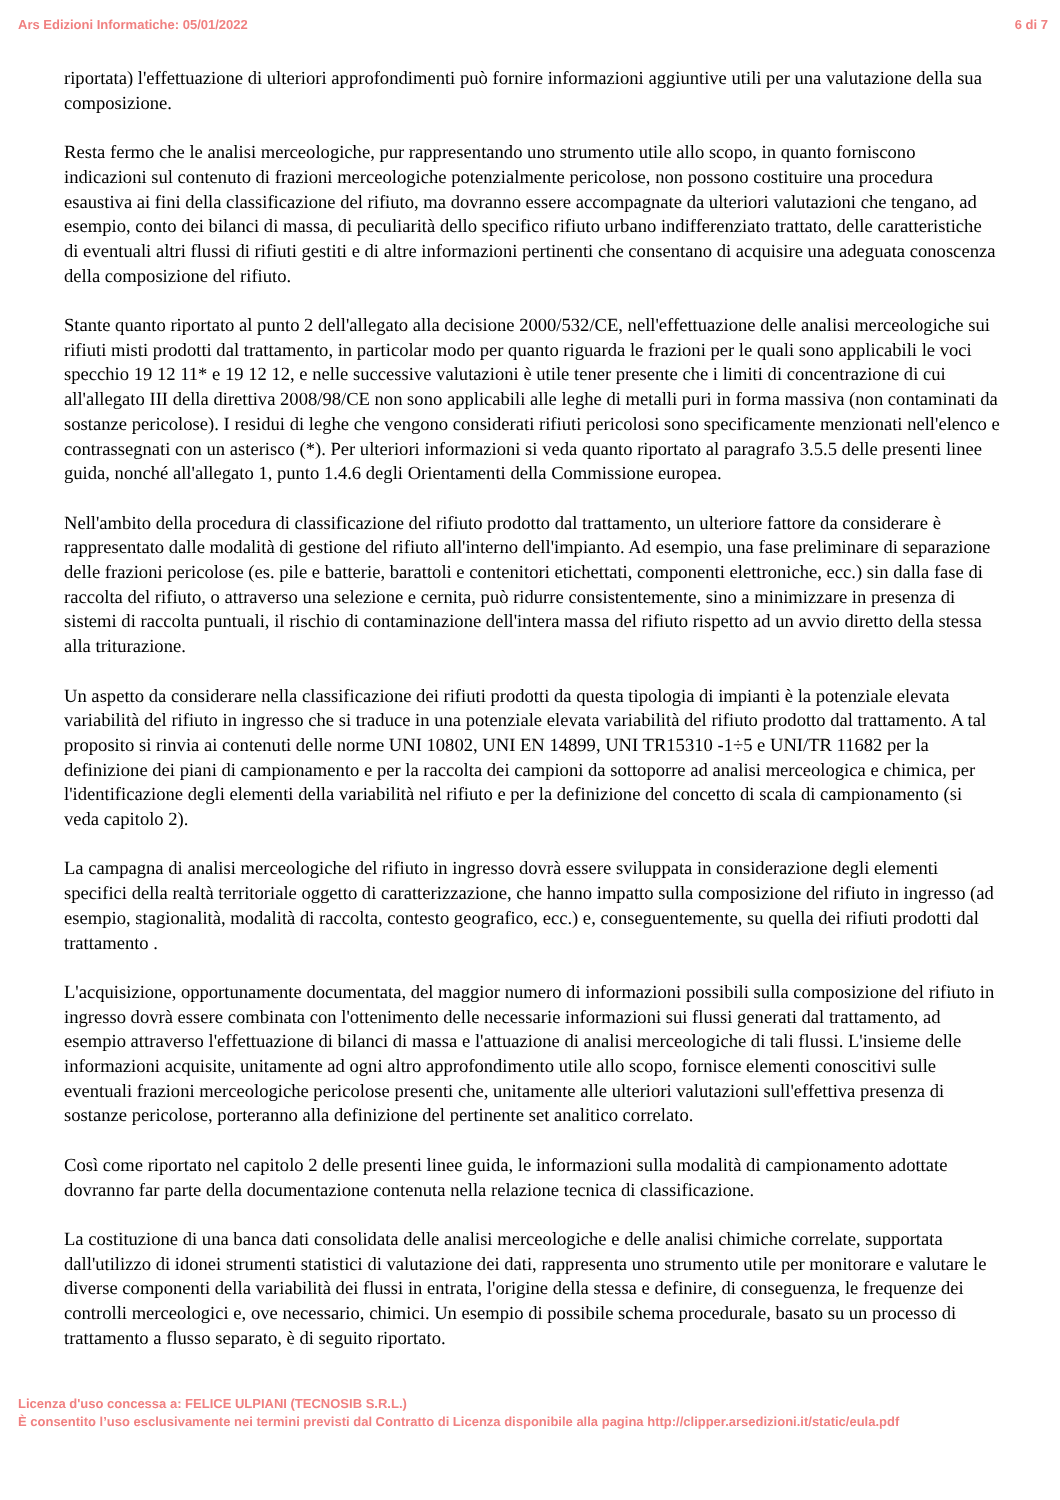Ars Edizioni Informatiche: 05/01/2022 6 di 7
riportata) l'effettuazione di ulteriori approfondimenti può fornire informazioni aggiuntive utili per una valutazione della sua composizione.
Resta fermo che le analisi merceologiche, pur rappresentando uno strumento utile allo scopo, in quanto forniscono indicazioni sul contenuto di frazioni merceologiche potenzialmente pericolose, non possono costituire una procedura esaustiva ai fini della classificazione del rifiuto, ma dovranno essere accompagnate da ulteriori valutazioni che tengano, ad esempio, conto dei bilanci di massa, di peculiarità dello specifico rifiuto urbano indifferenziato trattato, delle caratteristiche di eventuali altri flussi di rifiuti gestiti e di altre informazioni pertinenti che consentano di acquisire una adeguata conoscenza della composizione del rifiuto.
Stante quanto riportato al punto 2 dell'allegato alla decisione 2000/532/CE, nell'effettuazione delle analisi merceologiche sui rifiuti misti prodotti dal trattamento, in particolar modo per quanto riguarda le frazioni per le quali sono applicabili le voci specchio 19 12 11* e 19 12 12, e nelle successive valutazioni è utile tener presente che i limiti di concentrazione di cui all'allegato III della direttiva 2008/98/CE non sono applicabili alle leghe di metalli puri in forma massiva (non contaminati da sostanze pericolose). I residui di leghe che vengono considerati rifiuti pericolosi sono specificamente menzionati nell'elenco e contrassegnati con un asterisco (*). Per ulteriori informazioni si veda quanto riportato al paragrafo 3.5.5 delle presenti linee guida, nonché all'allegato 1, punto 1.4.6 degli Orientamenti della Commissione europea.
Nell'ambito della procedura di classificazione del rifiuto prodotto dal trattamento, un ulteriore fattore da considerare è rappresentato dalle modalità di gestione del rifiuto all'interno dell'impianto. Ad esempio, una fase preliminare di separazione delle frazioni pericolose (es. pile e batterie, barattoli e contenitori etichettati, componenti elettroniche, ecc.) sin dalla fase di raccolta del rifiuto, o attraverso una selezione e cernita, può ridurre consistentemente, sino a minimizzare in presenza di sistemi di raccolta puntuali, il rischio di contaminazione dell'intera massa del rifiuto rispetto ad un avvio diretto della stessa alla triturazione.
Un aspetto da considerare nella classificazione dei rifiuti prodotti da questa tipologia di impianti è la potenziale elevata variabilità del rifiuto in ingresso che si traduce in una potenziale elevata variabilità del rifiuto prodotto dal trattamento. A tal proposito si rinvia ai contenuti delle norme UNI 10802, UNI EN 14899, UNI TR15310 -1÷5 e UNI/TR 11682 per la definizione dei piani di campionamento e per la raccolta dei campioni da sottoporre ad analisi merceologica e chimica, per l'identificazione degli elementi della variabilità nel rifiuto e per la definizione del concetto di scala di campionamento (si veda capitolo 2).
La campagna di analisi merceologiche del rifiuto in ingresso dovrà essere sviluppata in considerazione degli elementi specifici della realtà territoriale oggetto di caratterizzazione, che hanno impatto sulla composizione del rifiuto in ingresso (ad esempio, stagionalità, modalità di raccolta, contesto geografico, ecc.) e, conseguentemente, su quella dei rifiuti prodotti dal trattamento .
L'acquisizione, opportunamente documentata, del maggior numero di informazioni possibili sulla composizione del rifiuto in ingresso dovrà essere combinata con l'ottenimento delle necessarie informazioni sui flussi generati dal trattamento, ad esempio attraverso l'effettuazione di bilanci di massa e l'attuazione di analisi merceologiche di tali flussi. L'insieme delle informazioni acquisite, unitamente ad ogni altro approfondimento utile allo scopo, fornisce elementi conoscitivi sulle eventuali frazioni merceologiche pericolose presenti che, unitamente alle ulteriori valutazioni sull'effettiva presenza di sostanze pericolose, porteranno alla definizione del pertinente set analitico correlato.
Così come riportato nel capitolo 2 delle presenti linee guida, le informazioni sulla modalità di campionamento adottate dovranno far parte della documentazione contenuta nella relazione tecnica di classificazione.
La costituzione di una banca dati consolidata delle analisi merceologiche e delle analisi chimiche correlate, supportata dall'utilizzo di idonei strumenti statistici di valutazione dei dati, rappresenta uno strumento utile per monitorare e valutare le diverse componenti della variabilità dei flussi in entrata, l'origine della stessa e definire, di conseguenza, le frequenze dei controlli merceologici e, ove necessario, chimici. Un esempio di possibile schema procedurale, basato su un processo di trattamento a flusso separato, è di seguito riportato.
Licenza d'uso concessa a: FELICE ULPIANI (TECNOSIB S.R.L.)
È consentito l’uso esclusivamente nei termini previsti dal Contratto di Licenza disponibile alla pagina http://clipper.arsedizioni.it/static/eula.pdf